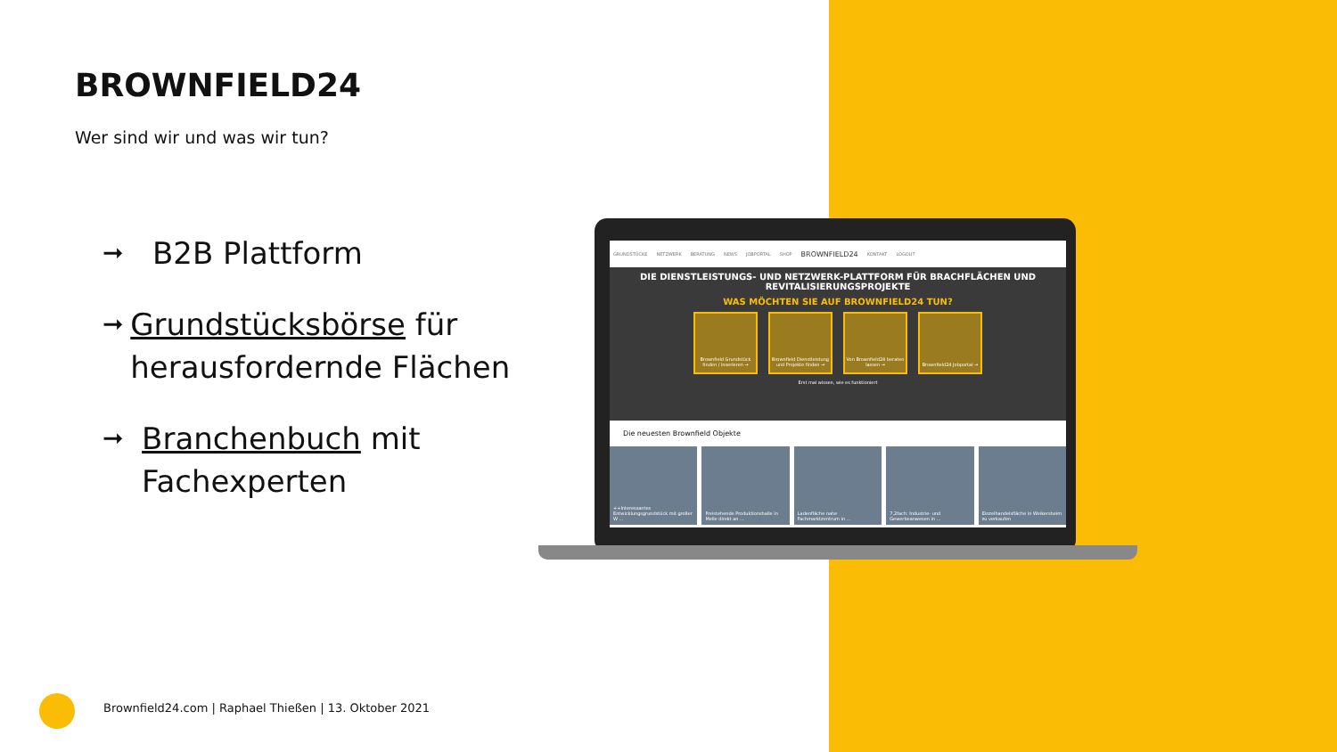BROWNFIELD24
Wer sind wir und was wir tun?
➞ B2B Plattform
➞ Grundstücksbörse für herausfordernde Flächen
➞ Branchenbuch mit Fachexperten
GRUNDSTÜCKE NETZWERK BERATUNG NEWS JOBPORTAL SHOP BROWNFIELD24 KONTAKT LOGOUT
DIE DIENSTLEISTUNGS- UND NETZWERK-PLATTFORM FÜR BRACHFLÄCHEN UND REVITALISIERUNGSPROJEKTE
WAS MÖCHTEN SIE AUF BROWNFIELD24 TUN?
Brownfield Grundstück finden / inserieren →
Brownfield Dienstleistung und Projekte finden →
Von Brownfield24 beraten lassen →
Brownfield24 Jobportal →
Erst mal wissen, wie es funktioniert
Die neuesten Brownfield Objekte
++Interessantes Entwicklungsgrundstück mit großer W ...
Freistehende Produktionshalle in Melle direkt an ...
Ladenfläche nahe Fachmarktzentrum in ...
7,2fach: Industrie- und Gewerbeanwesen in ...
Einzelhandelsfläche in Weikersheim zu verkaufen
Brownfield24.com | Raphael Thießen | 13. Oktober 2021